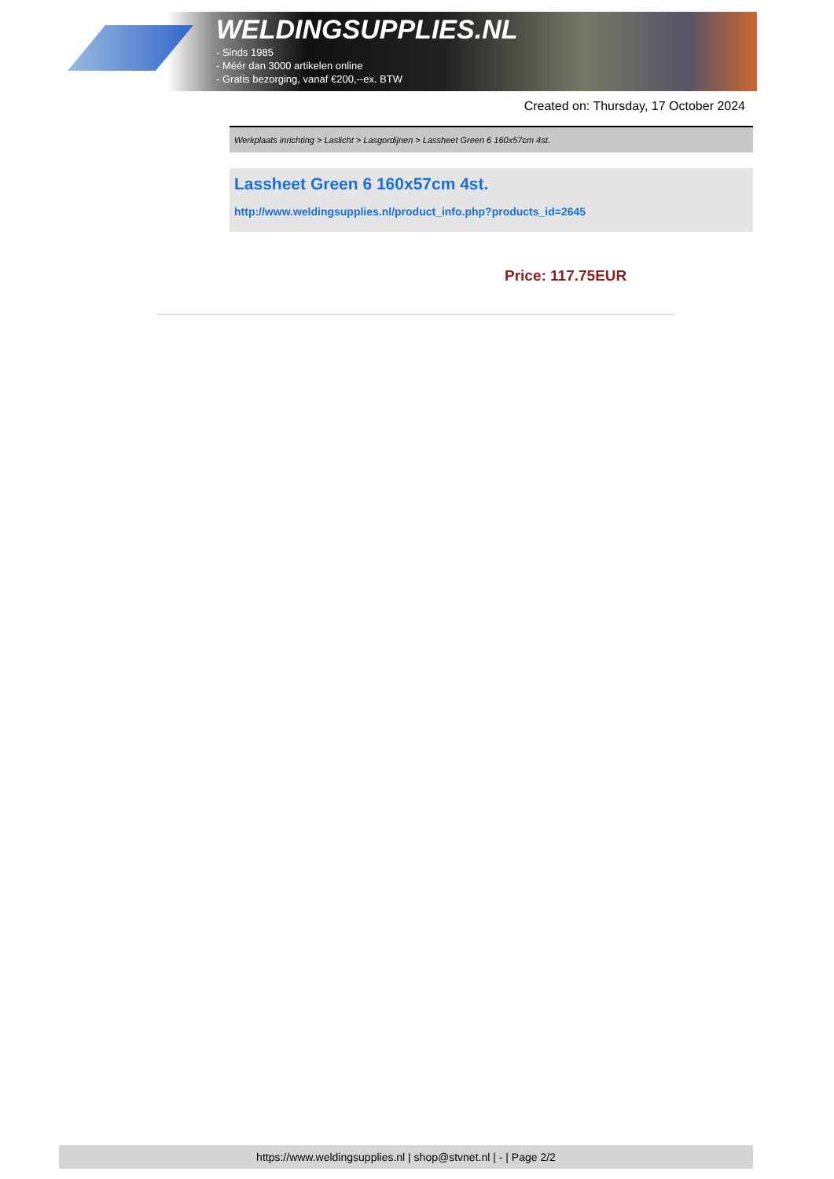WELDINGSUPPLIES.NL
- Sinds 1985
- Méér dan 3000 artikelen online
- Gratis bezorging, vanaf €200,--ex. BTW
Created on: Thursday, 17 October 2024
Werkplaats inrichting > Laslicht > Lasgordijnen > Lassheet Green 6 160x57cm 4st.
Lassheet Green 6 160x57cm 4st.
http://www.weldingsupplies.nl/product_info.php?products_id=2645
Price: 117.75EUR
https://www.weldingsupplies.nl | shop@stvnet.nl | - | Page 2/2